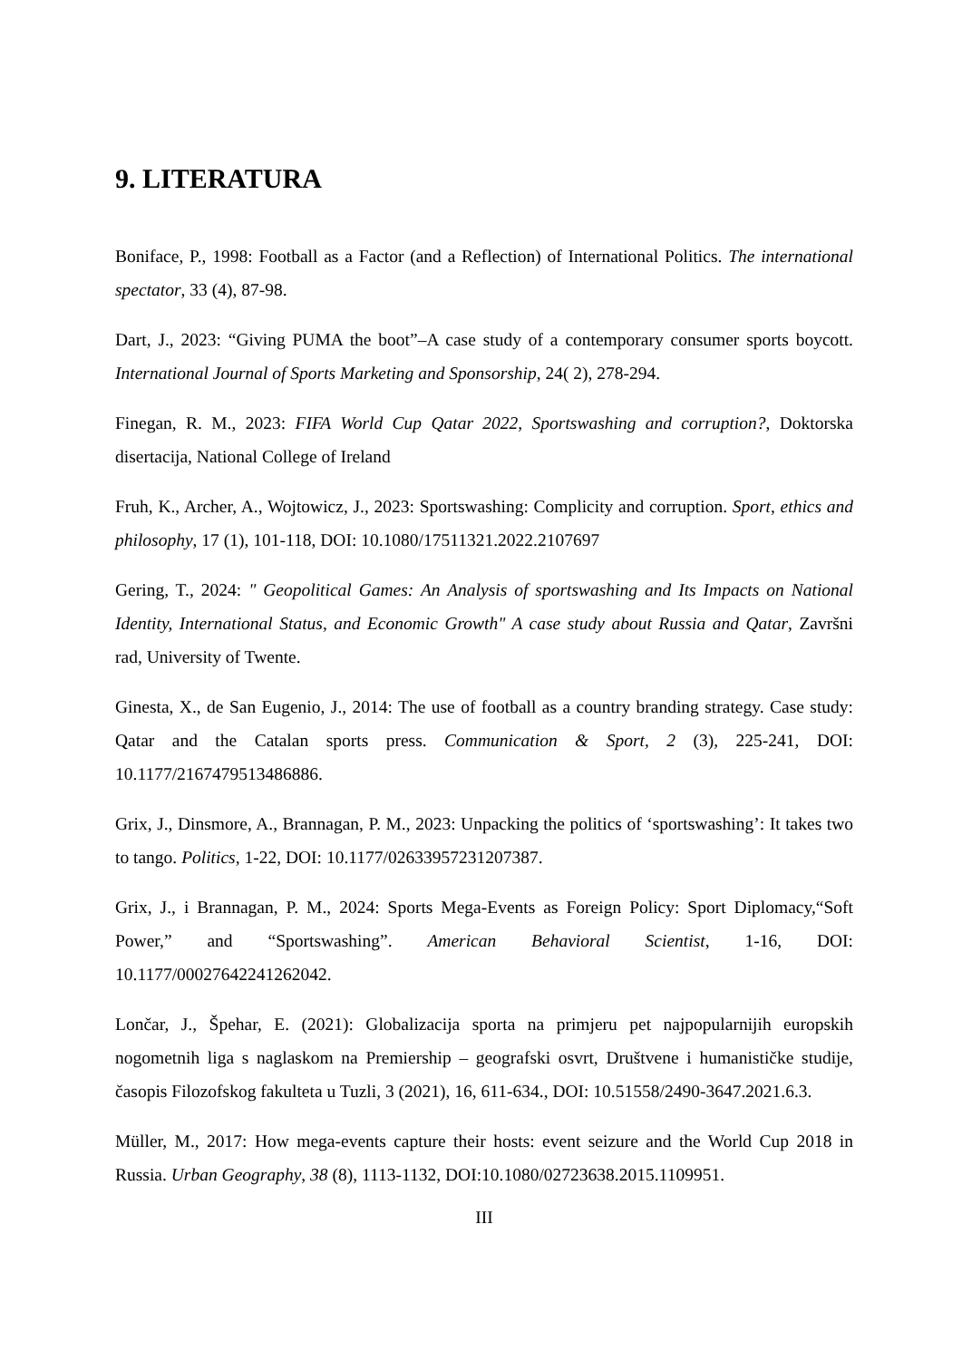9. LITERATURA
Boniface, P., 1998: Football as a Factor (and a Reflection) of International Politics. The international spectator, 33 (4), 87-98.
Dart, J., 2023: “Giving PUMA the boot”–A case study of a contemporary consumer sports boycott. International Journal of Sports Marketing and Sponsorship, 24( 2), 278-294.
Finegan, R. M., 2023: FIFA World Cup Qatar 2022, Sportswashing and corruption?, Doktorska disertacija, National College of Ireland
Fruh, K., Archer, A., Wojtowicz, J., 2023: Sportswashing: Complicity and corruption. Sport, ethics and philosophy, 17 (1), 101-118, DOI: 10.1080/17511321.2022.2107697
Gering, T., 2024: " Geopolitical Games: An Analysis of sportswashing and Its Impacts on National Identity, International Status, and Economic Growth" A case study about Russia and Qatar, Završni rad, University of Twente.
Ginesta, X., de San Eugenio, J., 2014: The use of football as a country branding strategy. Case study: Qatar and the Catalan sports press. Communication & Sport, 2 (3), 225-241, DOI: 10.1177/2167479513486886.
Grix, J., Dinsmore, A., Brannagan, P. M., 2023: Unpacking the politics of ‘sportswashing’: It takes two to tango. Politics, 1-22, DOI: 10.1177/02633957231207387.
Grix, J., i Brannagan, P. M., 2024: Sports Mega-Events as Foreign Policy: Sport Diplomacy,“Soft Power,” and “Sportswashing”. American Behavioral Scientist, 1-16, DOI: 10.1177/00027642241262042.
Lončar, J., Špehar, E. (2021): Globalizacija sporta na primjeru pet najpopularnijih europskih nogometnih liga s naglaskom na Premiership – geografski osvrt, Društvene i humanističke studije, časopis Filozofskog fakulteta u Tuzli, 3 (2021), 16, 611-634., DOI: 10.51558/2490-3647.2021.6.3.
Müller, M., 2017: How mega-events capture their hosts: event seizure and the World Cup 2018 in Russia. Urban Geography, 38 (8), 1113-1132, DOI:10.1080/02723638.2015.1109951.
III